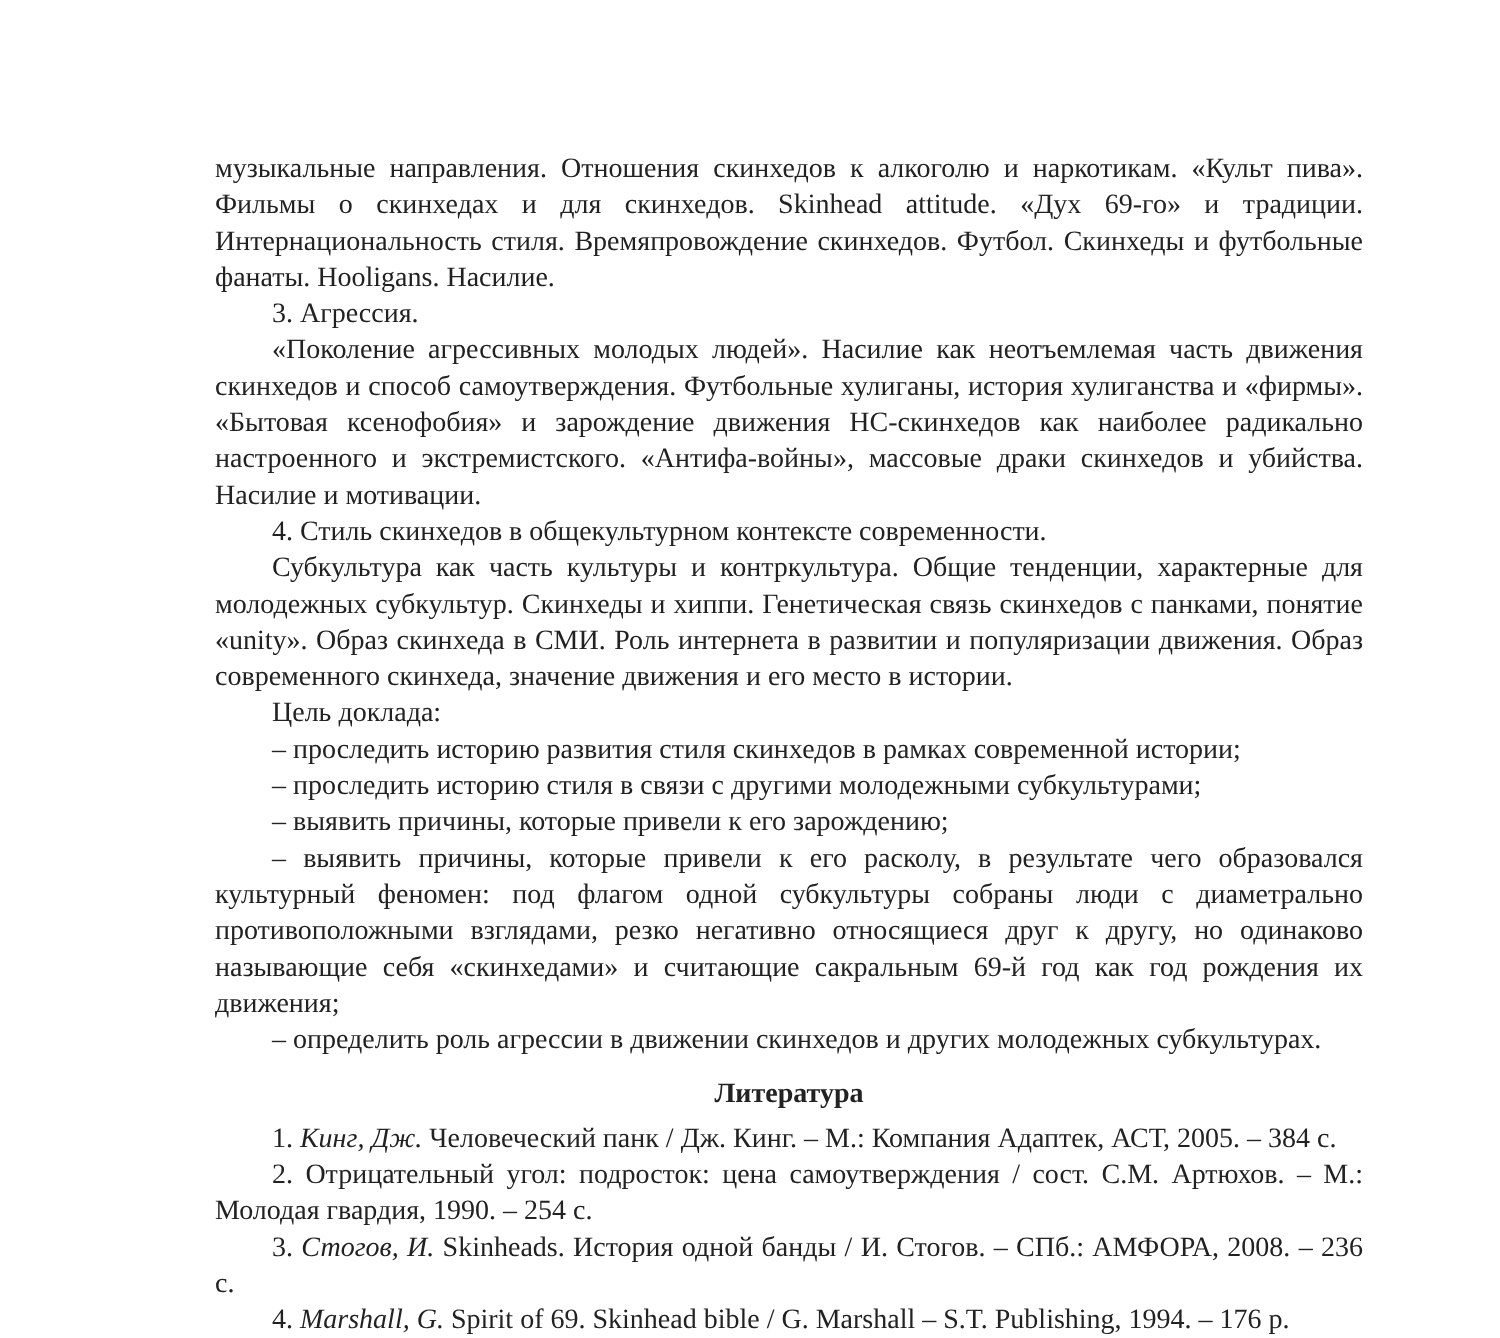музыкальные направления. Отношения скинхедов к алкоголю и наркотикам. «Культ пива». Фильмы о скинхедах и для скинхедов. Skinhead attitude. «Дух 69-го» и традиции. Интернациональность стиля. Времяпровождение скинхедов. Футбол. Скинхеды и футбольные фанаты. Hooligans. Насилие.
3. Агрессия.
«Поколение агрессивных молодых людей». Насилие как неотъемлемая часть движения скинхедов и способ самоутверждения. Футбольные хулиганы, история хулиганства и «фирмы». «Бытовая ксенофобия» и зарождение движения НС-скинхедов как наиболее радикально настроенного и экстремистского. «Антифа-войны», массовые драки скинхедов и убийства. Насилие и мотивации.
4. Стиль скинхедов в общекультурном контексте современности.
Субкультура как часть культуры и контркультура. Общие тенденции, характерные для молодежных субкультур. Скинхеды и хиппи. Генетическая связь скинхедов с панками, понятие «unity». Образ скинхеда в СМИ. Роль интернета в развитии и популяризации движения. Образ современного скинхеда, значение движения и его место в истории.
Цель доклада:
– проследить историю развития стиля скинхедов в рамках современной истории;
– проследить историю стиля в связи с другими молодежными субкультурами;
– выявить причины, которые привели к его зарождению;
– выявить причины, которые привели к его расколу, в результате чего образовался культурный феномен: под флагом одной субкультуры собраны люди с диаметрально противоположными взглядами, резко негативно относящиеся друг к другу, но одинаково называющие себя «скинхедами» и считающие сакральным 69-й год как год рождения их движения;
– определить роль агрессии в движении скинхедов и других молодежных субкультурах.
Литература
1. Кинг, Дж. Человеческий панк / Дж. Кинг. – М.: Компания Адаптек, АСТ, 2005. – 384 с.
2. Отрицательный угол: подросток: цена самоутверждения / сост. С.М. Артюхов. – М.: Молодая гвардия, 1990. – 254 с.
3. Стогов, И. Skinheads. История одной банды / И. Стогов. – СПб.: АМФОРА, 2008. – 236 с.
4. Marshall, G. Spirit of 69. Skinhead bible / G. Marshall – S.T. Publishing, 1994. – 176 p.